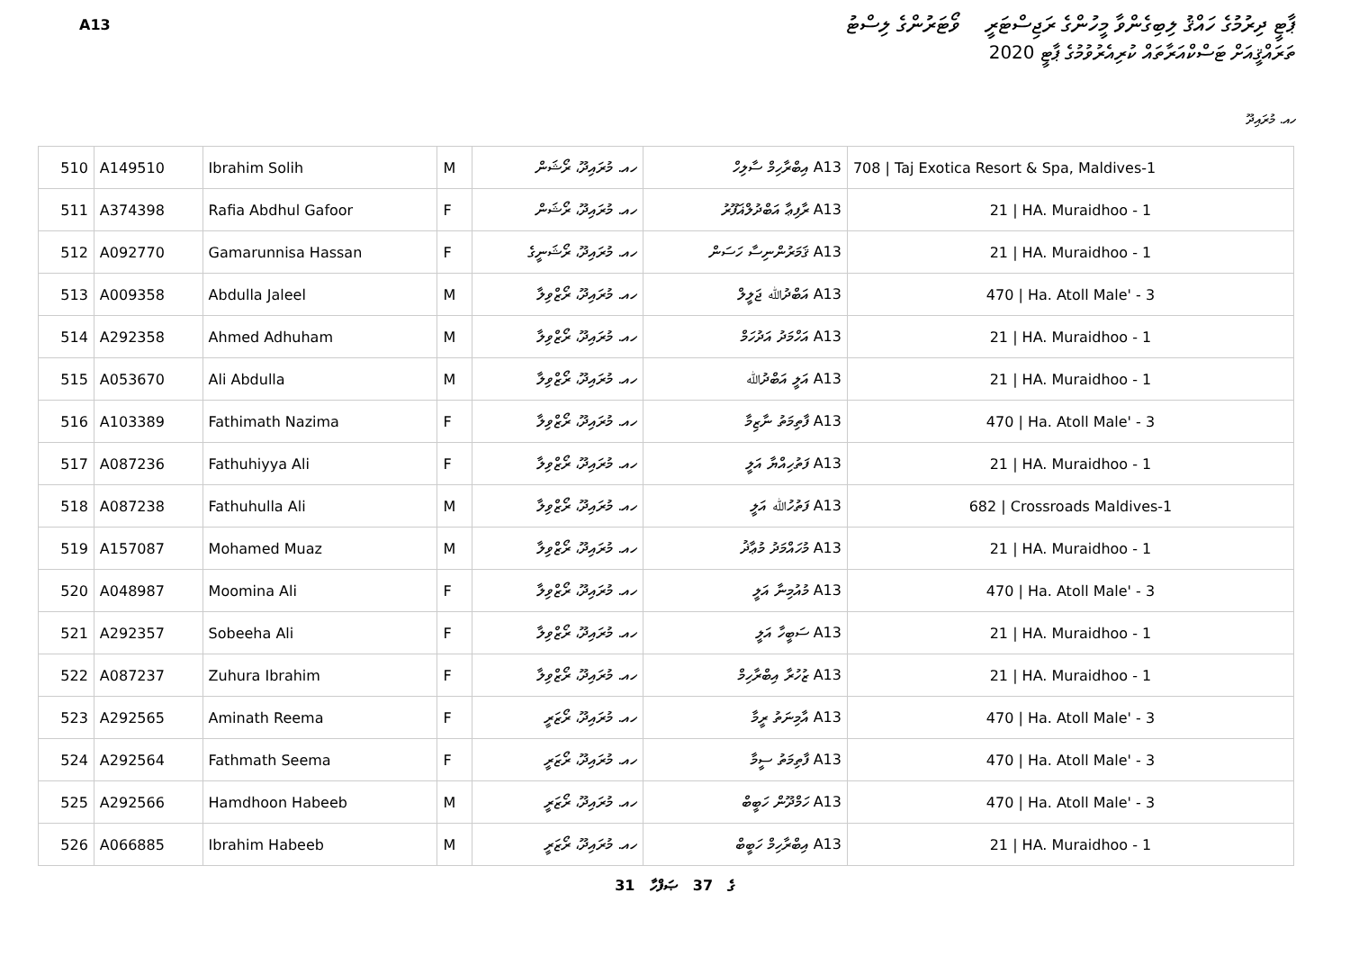A13
ޕާޓީ ދިރުމުގެ ހައްޤު ލިބިގެންވާ މީހުންގެ ރަޖިސްޓަރީ ވޯޓަރުންގެ ލިސްޓު
ތަރައްޤީއަށް ޓަސްކްއަރާތައް ކުރިއެރުވުމުގެ ޕާޓީ 2020
ހއ. މުރައިދޫ
| 510 | A149510 | Ibrahim Solih | M | ހއ. މުރައިދޫ، ރޯޝަން | A13 އިބްރާހިމް ސާލިހް | 708 / Taj Exotica Resort & Spa, Maldives-1 |
| 511 | A374398 | Rafia Abdhul Gafoor | F | ހއ. މުރައިދޫ، ރޯޝަން | A13 ރާފިޢާ އަބްދުލްޣަފޫރު | 21 / HA. Muraidhoo - 1 |
| 512 | A092770 | Gamarunnisa Hassan | F | ހއ. މުރައިދޫ، ރޯޝަނީގެ | A13 ޤަމަރުންނިސާ ހަސަން | 21 / HA. Muraidhoo - 1 |
| 513 | A009358 | Abdulla Jaleel | M | ހއ. މުރައިދޫ، ރޯޒްވިލާ | A13 އަބްދުﷲ ޖަލީލް | 470 / Ha. Atoll Male' - 3 |
| 514 | A292358 | Ahmed Adhuham | M | ހއ. މުރައިދޫ، ރޯޒްވިލާ | A13 އަހްމަދު އަދުހަމް | 21 / HA. Muraidhoo - 1 |
| 515 | A053670 | Ali Abdulla | M | ހއ. މުރައިދޫ، ރޯޒްވިލާ | A13 އަލީ އަބްދުﷲ | 21 / HA. Muraidhoo - 1 |
| 516 | A103389 | Fathimath Nazima | F | ހއ. މުރައިދޫ، ރޯޒްވިލާ | A13 ފާތިމަތު ނާޒިމާ | 470 / Ha. Atoll Male' - 3 |
| 517 | A087236 | Fathuhiyya Ali | F | ހއ. މުރައިދޫ، ރޯޒްވިލާ | A13 ފަތުހިއްޔާ އަލީ | 21 / HA. Muraidhoo - 1 |
| 518 | A087238 | Fathuhulla Ali | M | ހއ. މުރައިދޫ، ރޯޒްވިލާ | A13 ފަތުހުﷲ އަލީ | 682 / Crossroads Maldives-1 |
| 519 | A157087 | Mohamed Muaz | M | ހއ. މުރައިދޫ، ރޯޒްވިލާ | A13 މުހައްމަދު މުޢާޛު | 21 / HA. Muraidhoo - 1 |
| 520 | A048987 | Moomina Ali | F | ހއ. މުރައިދޫ، ރޯޒްވިލާ | A13 މުއުމިނާ އަލީ | 470 / Ha. Atoll Male' - 3 |
| 521 | A292357 | Sobeeha Ali | F | ހއ. މުރައިދޫ، ރޯޒްވިލާ | A13 ސަބީހާ އަލީ | 21 / HA. Muraidhoo - 1 |
| 522 | A087237 | Zuhura Ibrahim | F | ހއ. މުރައިދޫ، ރޯޒްވިލާ | A13 ޒުހުރާ އިބްރާހިމް | 21 / HA. Muraidhoo - 1 |
| 523 | A292565 | Aminath Reema | F | ހއ. މުރައިދޫ، ރޯޒަރީ | A13 އާމިނަތު ރީމާ | 470 / Ha. Atoll Male' - 3 |
| 524 | A292564 | Fathmath Seema | F | ހއ. މުރައިދޫ، ރޯޒަރީ | A13 ފާތިމަތު ސީމާ | 470 / Ha. Atoll Male' - 3 |
| 525 | A292566 | Hamdhoon Habeeb | M | ހއ. މުރައިދޫ، ރޯޒަރީ | A13 ހަމްދޫން ހަބީބް | 470 / Ha. Atoll Male' - 3 |
| 526 | A066885 | Ibrahim Habeeb | M | ހއ. މުރައިދޫ، ރޯޒަރީ | A13 އިބްރާހިމް ހަބީބް | 21 / HA. Muraidhoo - 1 |
31 ގެ 37 ޞަފްހާ